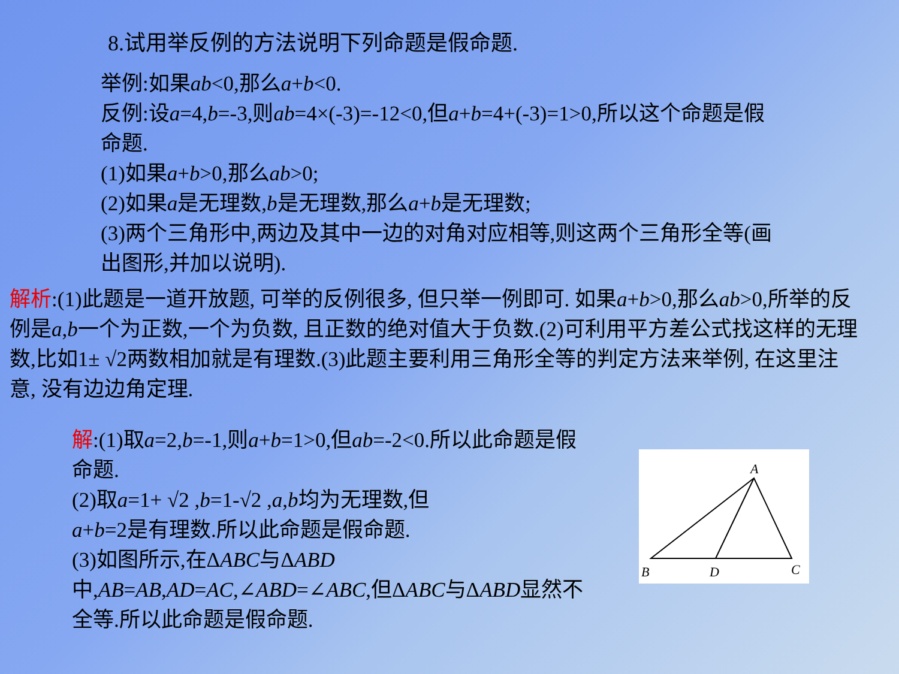8.试用举反例的方法说明下列命题是假命题.
举例:如果ab<0,那么a+b<0.
反例:设a=4,b=-3,则ab=4×(-3)=-12<0,但a+b=4+(-3)=1>0,所以这个命题是假命题.
(1)如果a+b>0,那么ab>0;
(2)如果a是无理数,b是无理数,那么a+b是无理数;
(3)两个三角形中,两边及其中一边的对角对应相等,则这两个三角形全等(画出图形,并加以说明).
解析:(1)此题是一道开放题, 可举的反例很多, 但只举一例即可. 如果a+b>0,那么ab>0,所举的反例是a,b一个为正数,一个为负数, 且正数的绝对值大于负数.(2)可利用平方差公式找这样的无理数,比如1± √2两数相加就是有理数.(3)此题主要利用三角形全等的判定方法来举例, 在这里注意, 没有边边角定理.
解:(1)取a=2,b=-1,则a+b=1>0,但ab=-2<0.所以此命题是假命题.
(2)取a=1+ √2 ,b=1-√2 ,a,b均为无理数,但
a+b=2是有理数.所以此命题是假命题.
(3)如图所示,在ΔABC与ΔABD
中,AB=AB,AD=AC,∠ABD=∠ABC,但ΔABC与ΔABD显然不全等.所以此命题是假命题.
A
B
D
C